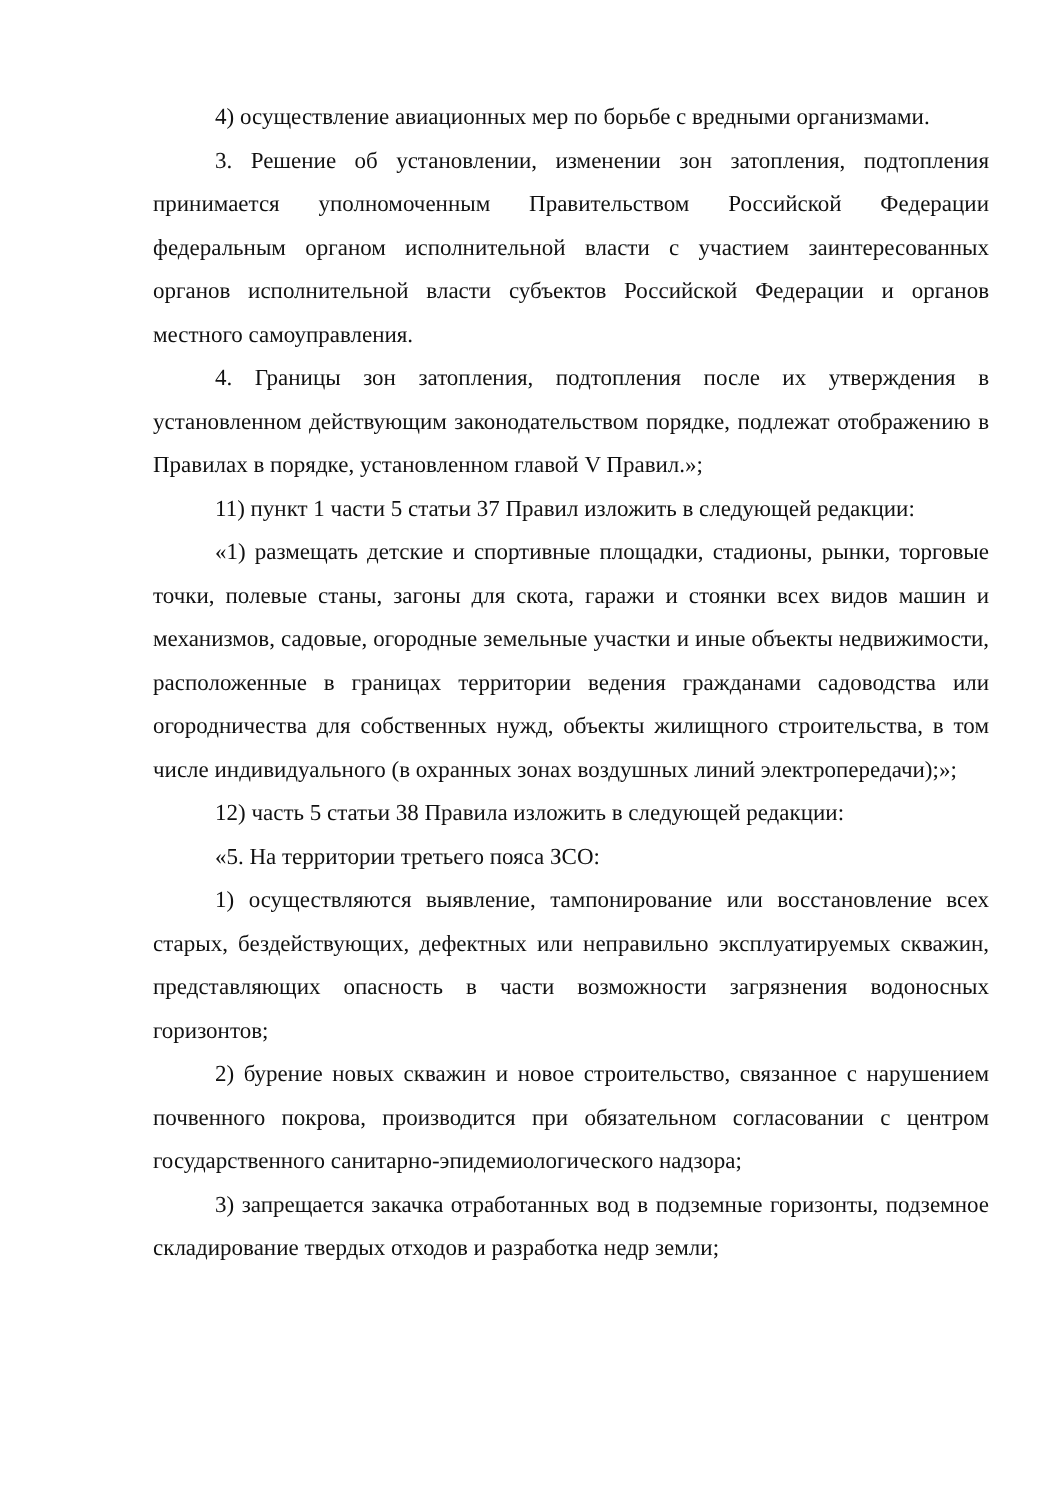4) осуществление авиационных мер по борьбе с вредными организмами.
3. Решение об установлении, изменении зон затопления, подтопления принимается уполномоченным Правительством Российской Федерации федеральным органом исполнительной власти с участием заинтересованных органов исполнительной власти субъектов Российской Федерации и органов местного самоуправления.
4. Границы зон затопления, подтопления после их утверждения в установленном действующим законодательством порядке, подлежат отображению в Правилах в порядке, установленном главой V Правил.»;
11) пункт 1 части 5 статьи 37 Правил изложить в следующей редакции:
«1) размещать детские и спортивные площадки, стадионы, рынки, торговые точки, полевые станы, загоны для скота, гаражи и стоянки всех видов машин и механизмов, садовые, огородные земельные участки и иные объекты недвижимости, расположенные в границах территории ведения гражданами садоводства или огородничества для собственных нужд, объекты жилищного строительства, в том числе индивидуального (в охранных зонах воздушных линий электропередачи);»;
12) часть 5 статьи 38 Правила изложить в следующей редакции:
«5. На территории третьего пояса ЗСО:
1) осуществляются выявление, тампонирование или восстановление всех старых, бездействующих, дефектных или неправильно эксплуатируемых скважин, представляющих опасность в части возможности загрязнения водоносных горизонтов;
2) бурение новых скважин и новое строительство, связанное с нарушением почвенного покрова, производится при обязательном согласовании с центром государственного санитарно-эпидемиологического надзора;
3) запрещается закачка отработанных вод в подземные горизонты, подземное складирование твердых отходов и разработка недр земли;